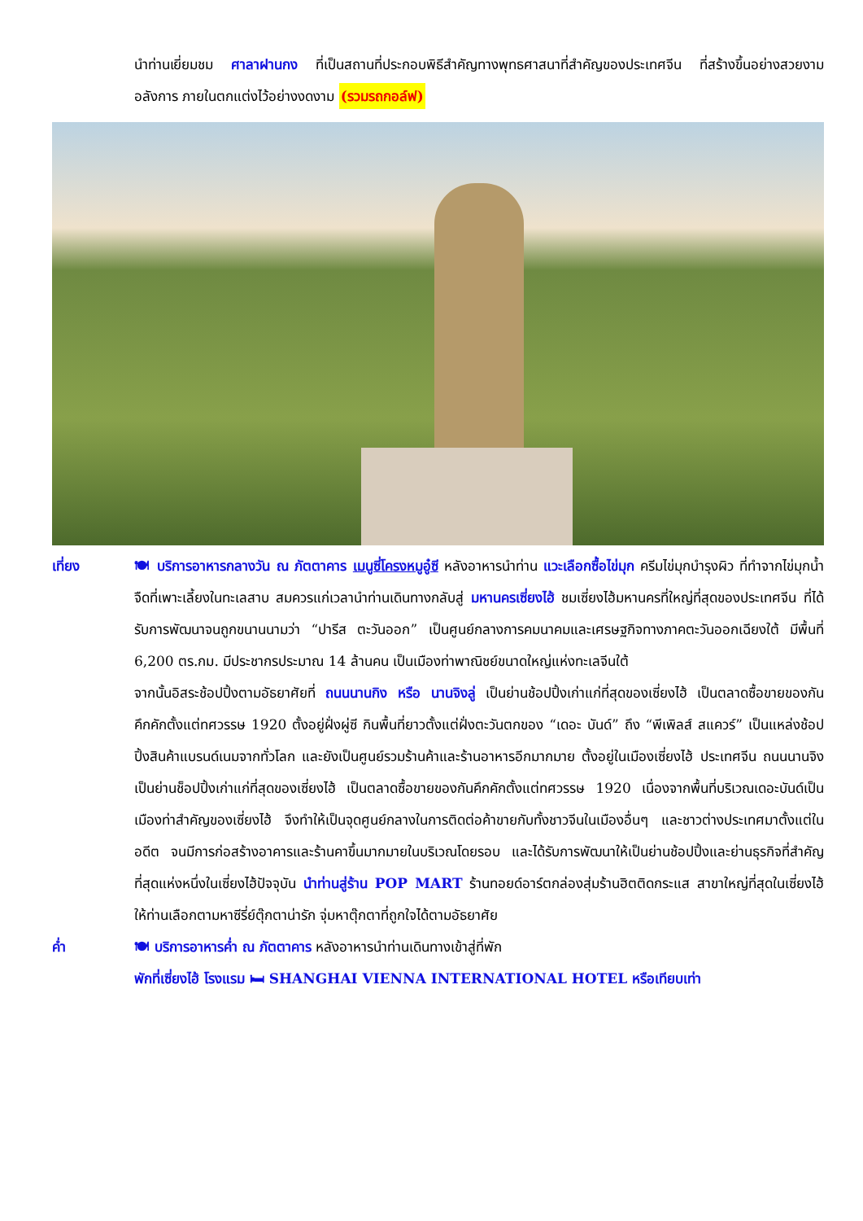นำท่านเยี่ยมชม ศาลาฝานกง ที่เป็นสถานที่ประกอบพิธีสำคัญทางพุทธศาสนาที่สำคัญของประเทศจีน ที่สร้างขึ้นอย่างสวยงามอลังการ ภายในตกแต่งไว้อย่างงดงาม (รวมรถกอล์ฟ)
เที่ยง 🍽 บริการอาหารกลางวัน ณ ภัตตาคาร เมนูซี่โครงหมูอู๋ซี หลังอาหารนำท่าน แวะเลือกซื้อไข่มุก ครีมไข่มุกบำรุงผิว ที่ทำจากไข่มุกน้ำจืดที่เพาะเลี้ยงในทะเลสาบ สมควรแก่เวลานำท่านเดินทางกลับสู่ มหานครเซี่ยงไฮ้ ชมเซี่ยงไฮ้มหานครที่ใหญ่ที่สุดของประเทศจีน ที่ได้รับการพัฒนาจนถูกขนานนามว่า “ปารีส ตะวันออก” เป็นศูนย์กลางการคมนาคมและเศรษฐกิจทางภาคตะวันออกเฉียงใต้ มีพื้นที่ 6,200 ตร.กม. มีประชากรประมาณ 14 ล้านคน เป็นเมืองท่าพาณิชย์ขนาดใหญ่แห่งทะเลจีนใต้
จากนั้นอิสระช้อปปิ้งตามอัธยาศัยที่ ถนนนานกิง หรือ นานจิงลู่ เป็นย่านช้อปปิ้งเก่าแก่ที่สุดของเซี่ยงไฮ้ เป็นตลาดซื้อขายของกันคึกคักตั้งแต่ทศวรรษ 1920 ตั้งอยู่ฝั่งผู่ซี กินพื้นที่ยาวตั้งแต่ฝั่งตะวันตกของ “เดอะ บันด์” ถึง “พีเพิลส์ สแควร์” เป็นแหล่งช้อปปิ้งสินค้าแบรนด์เนมจากทั่วโลก และยังเป็นศูนย์รวมร้านค้าและร้านอาหารอีกมากมาย ตั้งอยู่ในเมืองเซี่ยงไฮ้ ประเทศจีน ถนนนานจิงเป็นย่านช็อปปิ้งเก่าแก่ที่สุดของเซี่ยงไฮ้ เป็นตลาดซื้อขายของกันคึกคักตั้งแต่ทศวรรษ 1920 เนื่องจากพื้นที่บริเวณเดอะบันด์เป็นเมืองท่าสำคัญของเซี่ยงไฮ้ จึงทำให้เป็นจุดศูนย์กลางในการติดต่อค้าขายกับทั้งชาวจีนในเมืองอื่นๆ และชาวต่างประเทศมาตั้งแต่ในอดีต จนมีการก่อสร้างอาคารและร้านคาขึ้นมากมายในบริเวณโดยรอบ และได้รับการพัฒนาให้เป็นย่านช้อปปิ้งและย่านธุรกิจที่สำคัญที่สุดแห่งหนึ่งในเซี่ยงไฮ้ปัจจุบัน นำท่านสู่ร้าน POP MART ร้านทอยด์อาร์ตกล่องสุ่มร้านฮิตติดกระแส สาขาใหญ่ที่สุดในเซี่ยงไฮ้ ให้ท่านเลือกตามหาซีรี่ย์ตุ๊กตาน่ารัก จุ่มหาตุ๊กตาที่ถูกใจได้ตามอัธยาศัย
ค่ำ 🍽 บริการอาหารค่ำ ณ ภัตตาคาร หลังอาหารนำท่านเดินทางเข้าสู่ที่พัก
พักที่เซี่ยงไฮ้ โรงแรม 🛏 SHANGHAI VIENNA INTERNATIONAL HOTEL หรือเทียบเท่า